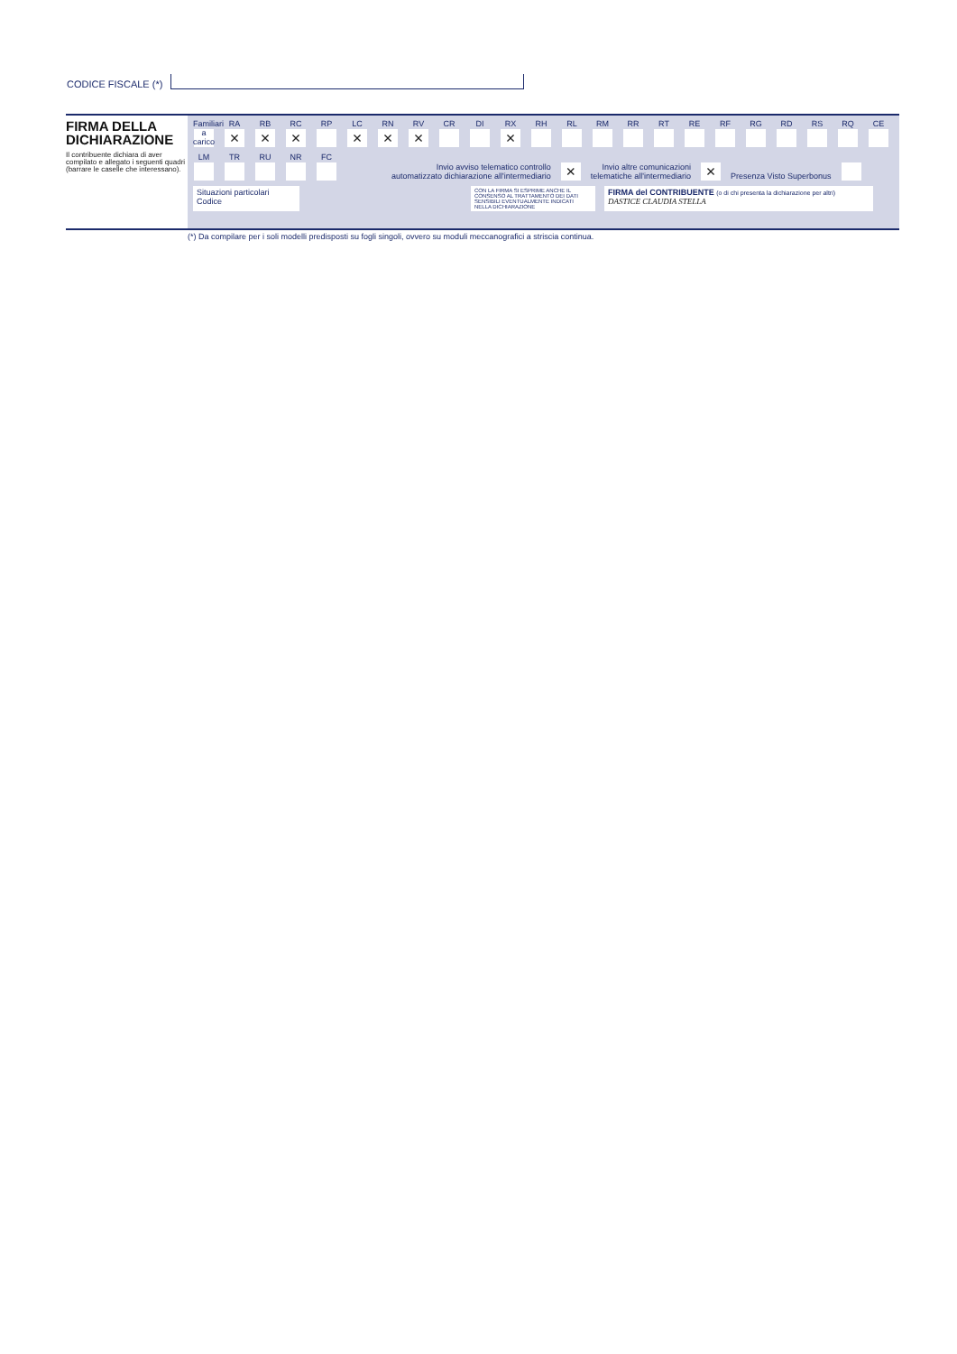CODICE FISCALE (*)
FIRMA DELLA DICHIARAZIONE
Il contribuente dichiara di aver compilato e allegato i seguenti quadri (barrare le caselle che interessano).
Familiari a carico
RA
×
RB
×
RC
×
RP LC
×
RN
×
RV
×
CR DI RX
×
RH RL RM RR RT RE RF RG RD RS RQ CE
LM
TR
RU
NR
FC
Invio avviso telematico controllo
automatizzato dichiarazione all'intermediario
×
Invio altre comunicazioni
telematiche all'intermediario
×
Presenza Visto Superbonus
Situazioni particolari Codice
CON LA FIRMA SI ESPRIME ANCHE IL CONSENSO AL TRATTAMENTO DEI DATI SENSIBILI EVENTUALMENTE INDICATI NELLA DICHIARAZIONE
FIRMA del CONTRIBUENTE (o di chi presenta la dichiarazione per altri)
DASTICE CLAUDIA STELLA
(*) Da compilare per i soli modelli predisposti su fogli singoli, ovvero su moduli meccanografici a striscia continua.